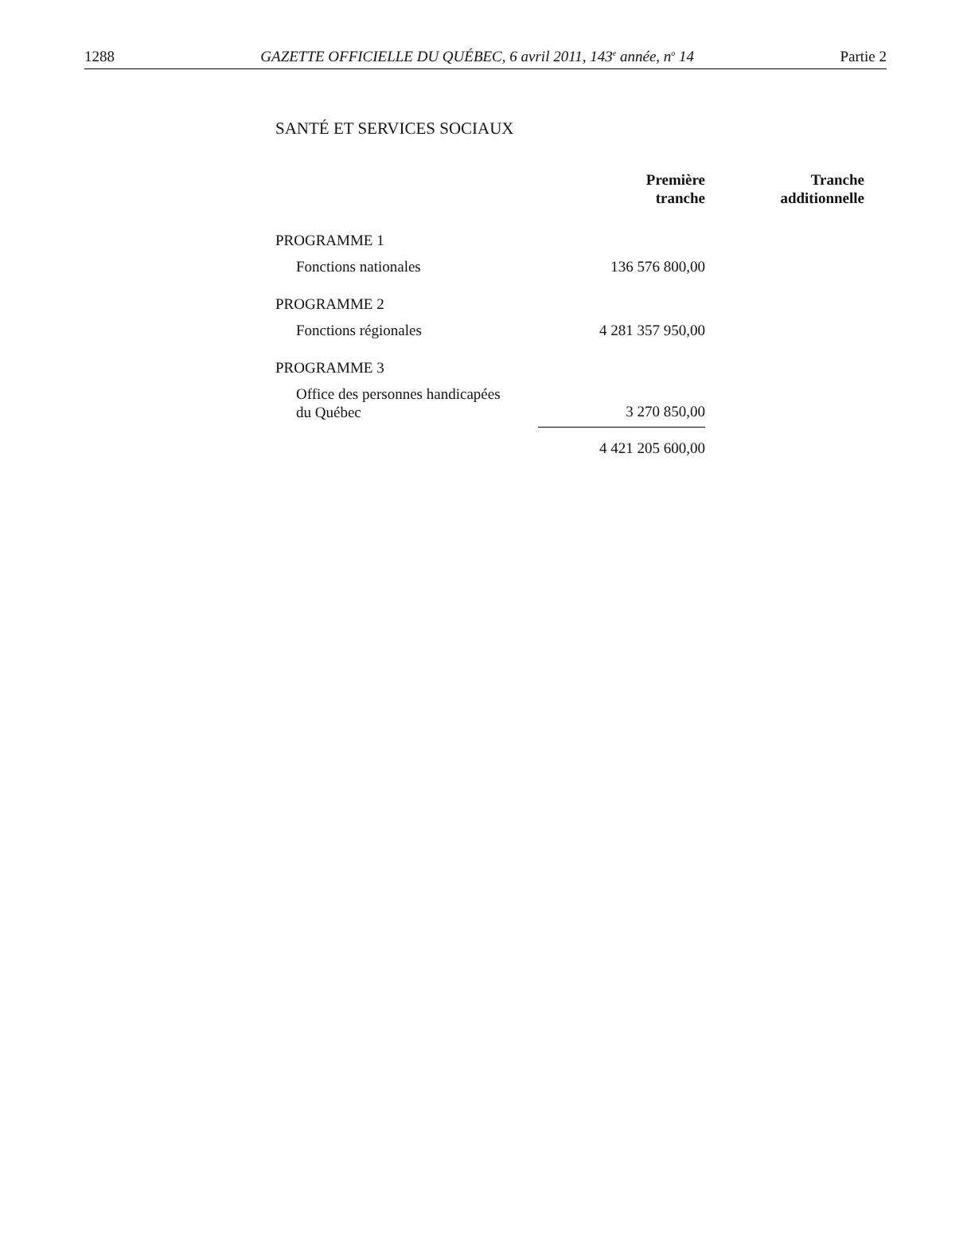1288 GAZETTE OFFICIELLE DU QUÉBEC, 6 avril 2011, 143<sup>e</sup> année, n<sup>o</sup> 14 Partie 2
SANTÉ ET SERVICES SOCIAUX
| | Première tranche | Tranche additionnelle |
| --- | --- | --- |
| PROGRAMME 1 | | |
| Fonctions nationales | 136 576 800,00 | |
| PROGRAMME 2 | | |
| Fonctions régionales | 4 281 357 950,00 | |
| PROGRAMME 3 | | |
| Office des personnes handicapées du Québec | 3 270 850,00 | |
| | 4 421 205 600,00 | |